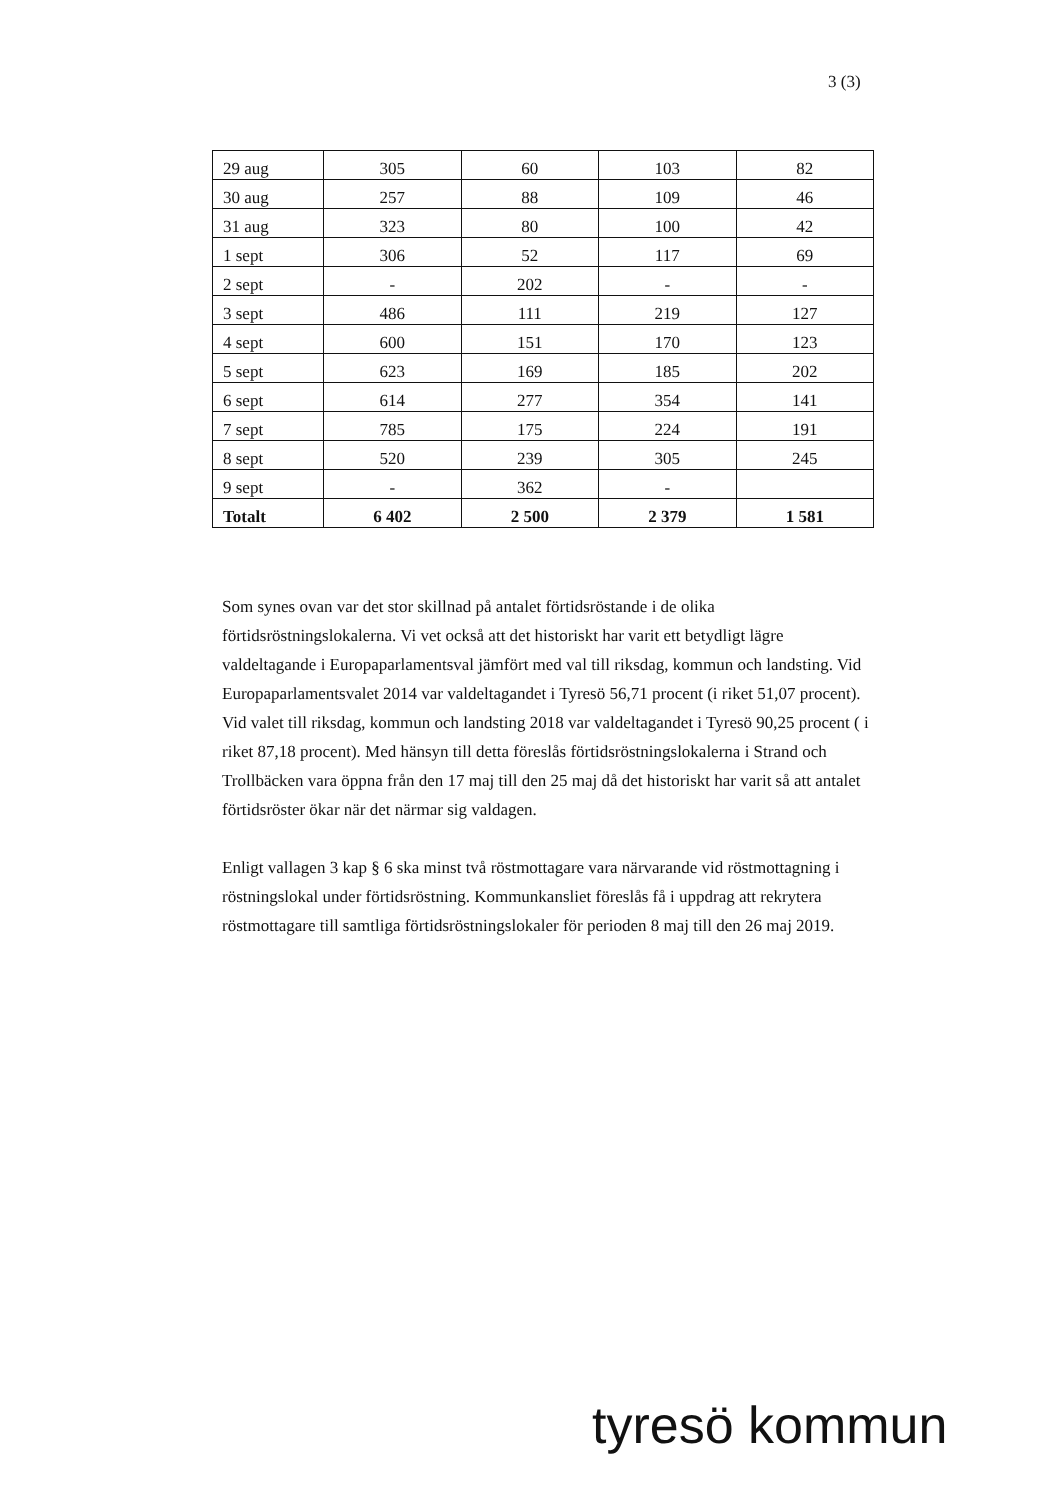3 (3)
| 29 aug | 305 | 60 | 103 | 82 |
| 30 aug | 257 | 88 | 109 | 46 |
| 31 aug | 323 | 80 | 100 | 42 |
| 1 sept | 306 | 52 | 117 | 69 |
| 2 sept | - | 202 | - | - |
| 3 sept | 486 | 111 | 219 | 127 |
| 4 sept | 600 | 151 | 170 | 123 |
| 5 sept | 623 | 169 | 185 | 202 |
| 6 sept | 614 | 277 | 354 | 141 |
| 7 sept | 785 | 175 | 224 | 191 |
| 8 sept | 520 | 239 | 305 | 245 |
| 9 sept | - | 362 | - | |
| Totalt | 6 402 | 2 500 | 2 379 | 1 581 |
Som synes ovan var det stor skillnad på antalet förtidsröstande i de olika förtidsröstningslokalerna. Vi vet också att det historiskt har varit ett betydligt lägre valdeltagande i Europaparlamentsval jämfört med val till riksdag, kommun och landsting. Vid Europaparlamentsvalet 2014 var valdeltagandet i Tyresö 56,71 procent (i riket 51,07 procent). Vid valet till riksdag, kommun och landsting 2018 var valdeltagandet i Tyresö 90,25 procent ( i riket 87,18 procent). Med hänsyn till detta föreslås förtidsröstningslokalerna i Strand och Trollbäcken vara öppna från den 17 maj till den 25 maj då det historiskt har varit så att antalet förtidsröster ökar när det närmar sig valdagen.
Enligt vallagen 3 kap § 6 ska minst två röstmottagare vara närvarande vid röstmottagning i röstningslokal under förtidsröstning. Kommunkansliet föreslås få i uppdrag att rekrytera röstmottagare till samtliga förtidsröstningslokaler för perioden 8 maj till den 26 maj 2019.
tyresö kommun